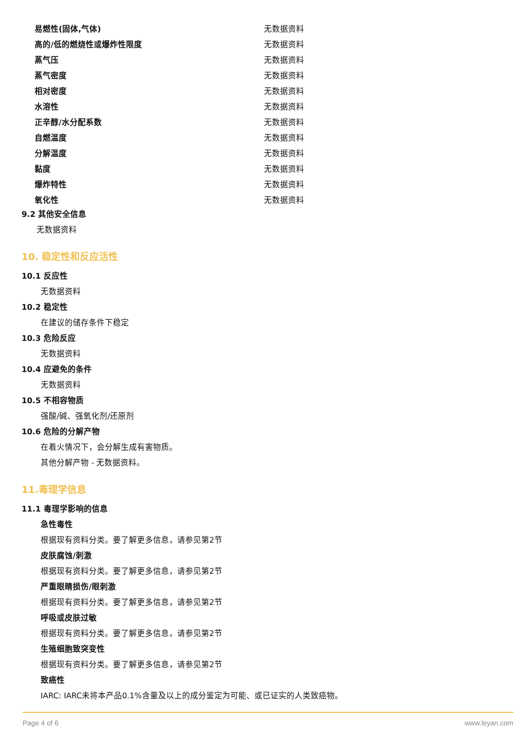| 易燃性(固体,气体) | 无数据资料 |
| 高的/低的燃烧性或爆炸性限度 | 无数据资料 |
| 蒸气压 | 无数据资料 |
| 蒸气密度 | 无数据资料 |
| 相对密度 | 无数据资料 |
| 水溶性 | 无数据资料 |
| 正辛醇/水分配系数 | 无数据资料 |
| 自燃温度 | 无数据资料 |
| 分解温度 | 无数据资料 |
| 黏度 | 无数据资料 |
| 爆炸特性 | 无数据资料 |
| 氧化性 | 无数据资料 |
9.2 其他安全信息
无数据资料
10. 稳定性和反应活性
10.1 反应性
无数据资料
10.2 稳定性
在建议的储存条件下稳定
10.3 危险反应
无数据资料
10.4 应避免的条件
无数据资料
10.5 不相容物质
强酸/碱、强氧化剂/还原剂
10.6 危险的分解产物
在着火情况下，会分解生成有害物质。
其他分解产物 - 无数据资料。
11.毒理学信息
11.1 毒理学影响的信息
急性毒性
根据现有资料分类。要了解更多信息，请参见第2节
皮肤腐蚀/刺激
根据现有资料分类。要了解更多信息，请参见第2节
严重眼睛损伤/眼刺激
根据现有资料分类。要了解更多信息，请参见第2节
呼吸或皮肤过敏
根据现有资料分类。要了解更多信息，请参见第2节
生殖细胞致突变性
根据现有资料分类。要了解更多信息，请参见第2节
致癌性
IARC: IARC未将本产品0.1%含量及以上的成分鉴定为可能、或已证实的人类致癌物。
Page 4 of 6 www.leyan.com